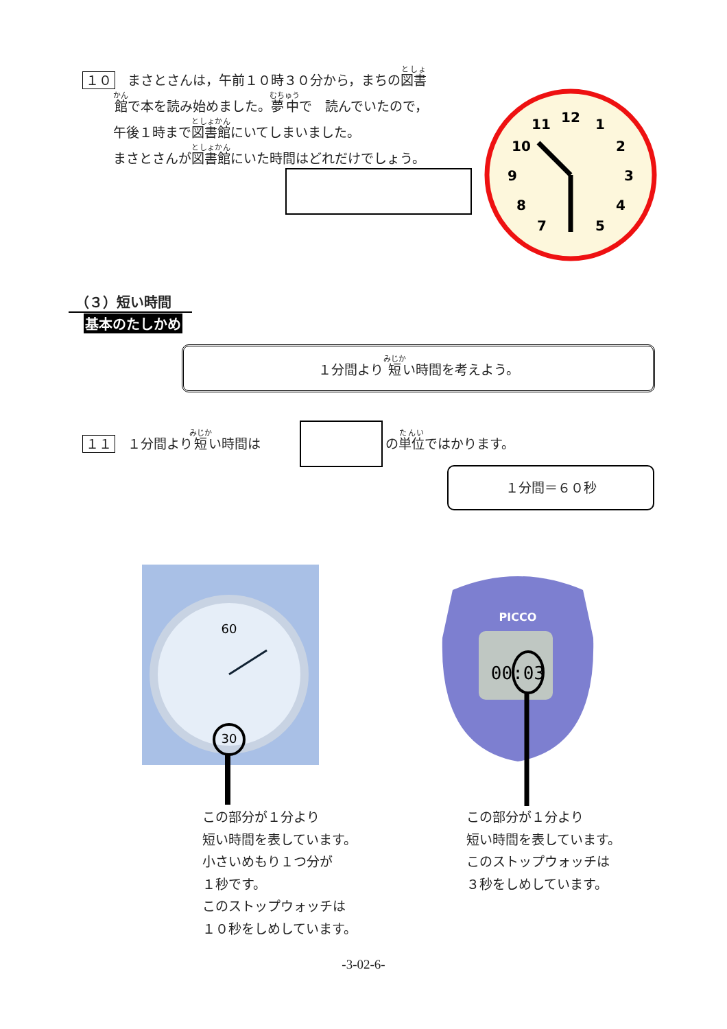１０ まさとさんは，午前１０時３０分から，まちの図書
館で本を読み始めました。夢中で　読んでいたので，
午後１時まで図書館にいてしまいました。
まさとさんが図書館にいた時間はどれだけでしょう。
12
1
2
3
4
5
7
8
9
10
11
（３）短い時間
基本のたしかめ
１分間より短い時間を考えよう。
１１ １分間より短い時間は の単位ではかります。
１分間＝６０秒
30
60
PICCO
00:03
この部分が１分より
短い時間を表しています。
小さいめもり１つ分が
１秒です。
このストップウォッチは
１０秒をしめしています。
この部分が１分より
短い時間を表しています。
このストップウォッチは
３秒をしめしています。
-3-02-6-